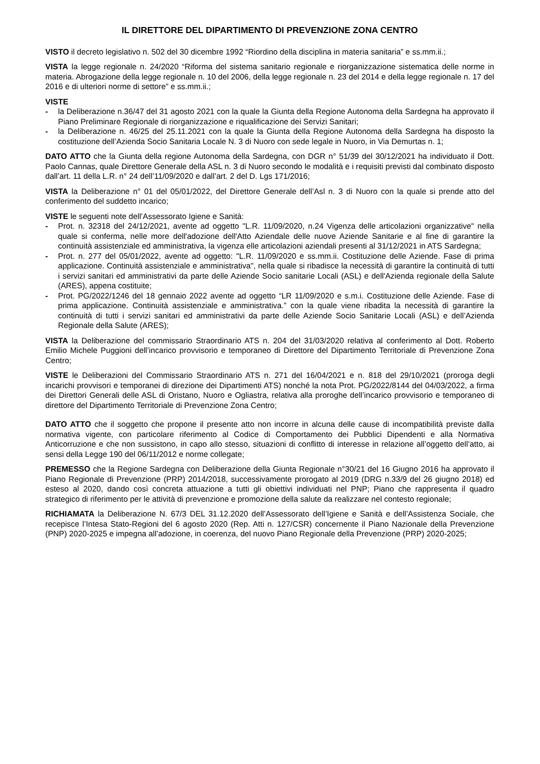IL DIRETTORE DEL DIPARTIMENTO DI PREVENZIONE ZONA CENTRO
VISTO il decreto legislativo n. 502 del 30 dicembre 1992 “Riordino della disciplina in materia sanitaria” e ss.mm.ii.;
VISTA la legge regionale n. 24/2020 “Riforma del sistema sanitario regionale e riorganizzazione sistematica delle norme in materia. Abrogazione della legge regionale n. 10 del 2006, della legge regionale n. 23 del 2014 e della legge regionale n. 17 del 2016 e di ulteriori norme di settore” e ss.mm.ii.;
VISTE
- la Deliberazione n.36/47 del 31 agosto 2021 con la quale la Giunta della Regione Autonoma della Sardegna ha approvato il Piano Preliminare Regionale di riorganizzazione e riqualificazione dei Servizi Sanitari;
- la Deliberazione n. 46/25 del 25.11.2021 con la quale la Giunta della Regione Autonoma della Sardegna ha disposto la costituzione dell’Azienda Socio Sanitaria Locale N. 3 di Nuoro con sede legale in Nuoro, in Via Demurtas n. 1;
DATO ATTO che la Giunta della regione Autonoma della Sardegna, con DGR n° 51/39 del 30/12/2021 ha individuato il Dott. Paolo Cannas, quale Direttore Generale della ASL n. 3 di Nuoro secondo le modalità e i requisiti previsti dal combinato disposto dall’art. 11 della L.R. n° 24 dell’11/09/2020 e dall’art. 2 del D. Lgs 171/2016;
VISTA la Deliberazione n° 01 del 05/01/2022, del Direttore Generale dell’Asl n. 3 di Nuoro con la quale si prende atto del conferimento del suddetto incarico;
VISTE le seguenti note dell’Assessorato Igiene e Sanità:
- Prot. n. 32318 del 24/12/2021, avente ad oggetto "L.R. 11/09/2020, n.24 Vigenza delle articolazioni organizzative" nella quale si conferma, nelle more dell'adozione dell'Atto Aziendale delle nuove Aziende Sanitarie e al fine di garantire la continuità assistenziale ed amministrativa, la vigenza elle articolazioni aziendali presenti al 31/12/2021 in ATS Sardegna;
- Prot. n. 277 del 05/01/2022, avente ad oggetto: "L.R. 11/09/2020 e ss.mm.ii. Costituzione delle Aziende. Fase di prima applicazione. Continuità assistenziale e amministrativa", nella quale si ribadisce la necessità di garantire la continuità di tutti i servizi sanitari ed amministrativi da parte delle Aziende Socio sanitarie Locali (ASL) e dell'Azienda regionale della Salute (ARES), appena costituite;
- Prot. PG/2022/1246 del 18 gennaio 2022 avente ad oggetto “LR 11/09/2020 e s.m.i. Costituzione delle Aziende. Fase di prima applicazione. Continuità assistenziale e amministrativa.” con la quale viene ribadita la necessità di garantire la continuità di tutti i servizi sanitari ed amministrativi da parte delle Aziende Socio Sanitarie Locali (ASL) e dell’Azienda Regionale della Salute (ARES);
VISTA la Deliberazione del commissario Straordinario ATS n. 204 del 31/03/2020 relativa al conferimento al Dott. Roberto Emilio Michele Puggioni dell’incarico provvisorio e temporaneo di Direttore del Dipartimento Territoriale di Prevenzione Zona Centro;
VISTE le Deliberazioni del Commissario Straordinario ATS n. 271 del 16/04/2021 e n. 818 del 29/10/2021 (proroga degli incarichi provvisori e temporanei di direzione dei Dipartimenti ATS) nonché la nota Prot. PG/2022/8144 del 04/03/2022, a firma dei Direttori Generali delle ASL di Oristano, Nuoro e Ogliastra, relativa alla proroghe dell’incarico provvisorio e temporaneo di direttore del Dipartimento Territoriale di Prevenzione Zona Centro;
DATO ATTO che il soggetto che propone il presente atto non incorre in alcuna delle cause di incompatibilità previste dalla normativa vigente, con particolare riferimento al Codice di Comportamento dei Pubblici Dipendenti e alla Normativa Anticorruzione e che non sussistono, in capo allo stesso, situazioni di conflitto di interesse in relazione all’oggetto dell’atto, ai sensi della Legge 190 del 06/11/2012 e norme collegate;
PREMESSO che la Regione Sardegna con Deliberazione della Giunta Regionale n°30/21 del 16 Giugno 2016 ha approvato il Piano Regionale di Prevenzione (PRP) 2014/2018, successivamente prorogato al 2019 (DRG n.33/9 del 26 giugno 2018) ed esteso al 2020, dando così concreta attuazione a tutti gli obiettivi individuati nel PNP; Piano che rappresenta il quadro strategico di riferimento per le attività di prevenzione e promozione della salute da realizzare nel contesto regionale;
RICHIAMATA la Deliberazione N. 67/3 DEL 31.12.2020 dell’Assessorato dell’Igiene e Sanità e dell’Assistenza Sociale, che recepisce l’Intesa Stato-Regioni del 6 agosto 2020 (Rep. Atti n. 127/CSR) concernente il Piano Nazionale della Prevenzione (PNP) 2020-2025 e impegna all’adozione, in coerenza, del nuovo Piano Regionale della Prevenzione (PRP) 2020-2025;